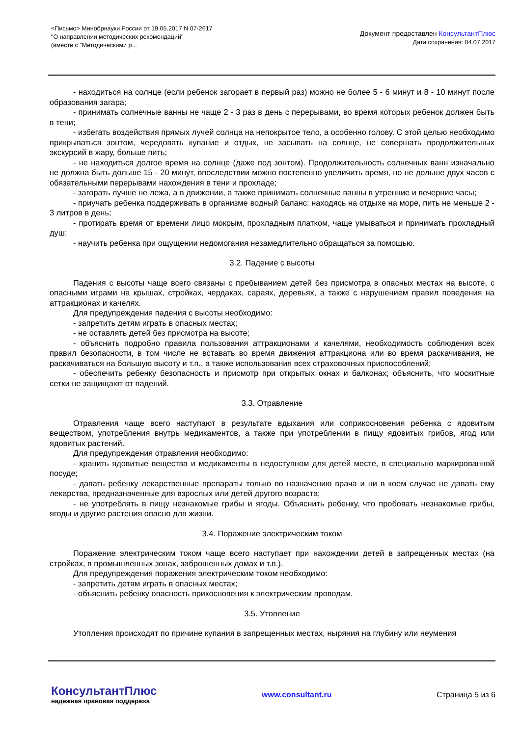<Письмо> Минобрнауки России от 19.05.2017 N 07-2617
"О направлении методических рекомендаций"
(вместе с "Методическими р...
Документ предоставлен КонсультантПлюс
Дата сохранения: 04.07.2017
- находиться на солнце (если ребенок загорает в первый раз) можно не более 5 - 6 минут и 8 - 10 минут после образования загара;
- принимать солнечные ванны не чаще 2 - 3 раз в день с перерывами, во время которых ребенок должен быть в тени;
- избегать воздействия прямых лучей солнца на непокрытое тело, а особенно голову. С этой целью необходимо прикрываться зонтом, чередовать купание и отдых, не засыпать на солнце, не совершать продолжительных экскурсий в жару, больше пить;
- не находиться долгое время на солнце (даже под зонтом). Продолжительность солнечных ванн изначально не должна быть дольше 15 - 20 минут, впоследствии можно постепенно увеличить время, но не дольше двух часов с обязательными перерывами нахождения в тени и прохладе;
- загорать лучше не лежа, а в движении, а также принимать солнечные ванны в утренние и вечерние часы;
- приучать ребенка поддерживать в организме водный баланс: находясь на отдыхе на море, пить не меньше 2 - 3 литров в день;
- протирать время от времени лицо мокрым, прохладным платком, чаще умываться и принимать прохладный душ;
- научить ребенка при ощущении недомогания незамедлительно обращаться за помощью.
3.2. Падение с высоты
Падения с высоты чаще всего связаны с пребыванием детей без присмотра в опасных местах на высоте, с опасными играми на крышах, стройках, чердаках, сараях, деревьях, а также с нарушением правил поведения на аттракционах и качелях.
Для предупреждения падения с высоты необходимо:
- запретить детям играть в опасных местах;
- не оставлять детей без присмотра на высоте;
- объяснить подробно правила пользования аттракционами и качелями, необходимость соблюдения всех правил безопасности, в том числе не вставать во время движения аттракциона или во время раскачивания, не раскачиваться на большую высоту и т.п., а также использования всех страховочных приспособлений;
- обеспечить ребенку безопасность и присмотр при открытых окнах и балконах; объяснить, что москитные сетки не защищают от падений.
3.3. Отравление
Отравления чаще всего наступают в результате вдыхания или соприкосновения ребенка с ядовитым веществом, употребления внутрь медикаментов, а также при употреблении в пищу ядовитых грибов, ягод или ядовитых растений.
Для предупреждения отравления необходимо:
- хранить ядовитые вещества и медикаменты в недоступном для детей месте, в специально маркированной посуде;
- давать ребенку лекарственные препараты только по назначению врача и ни в коем случае не давать ему лекарства, предназначенные для взрослых или детей другого возраста;
- не употреблять в пищу незнакомые грибы и ягоды. Объяснить ребенку, что пробовать незнакомые грибы, ягоды и другие растения опасно для жизни.
3.4. Поражение электрическим током
Поражение электрическим током чаще всего наступает при нахождении детей в запрещенных местах (на стройках, в промышленных зонах, заброшенных домах и т.п.).
Для предупреждения поражения электрическим током необходимо:
- запретить детям играть в опасных местах;
- объяснить ребенку опасность прикосновения к электрическим проводам.
3.5. Утопление
Утопления происходят по причине купания в запрещенных местах, ныряния на глубину или неумения
КонсультантПлюс
надежная правовая поддержка
www.consultant.ru Страница 5 из 6